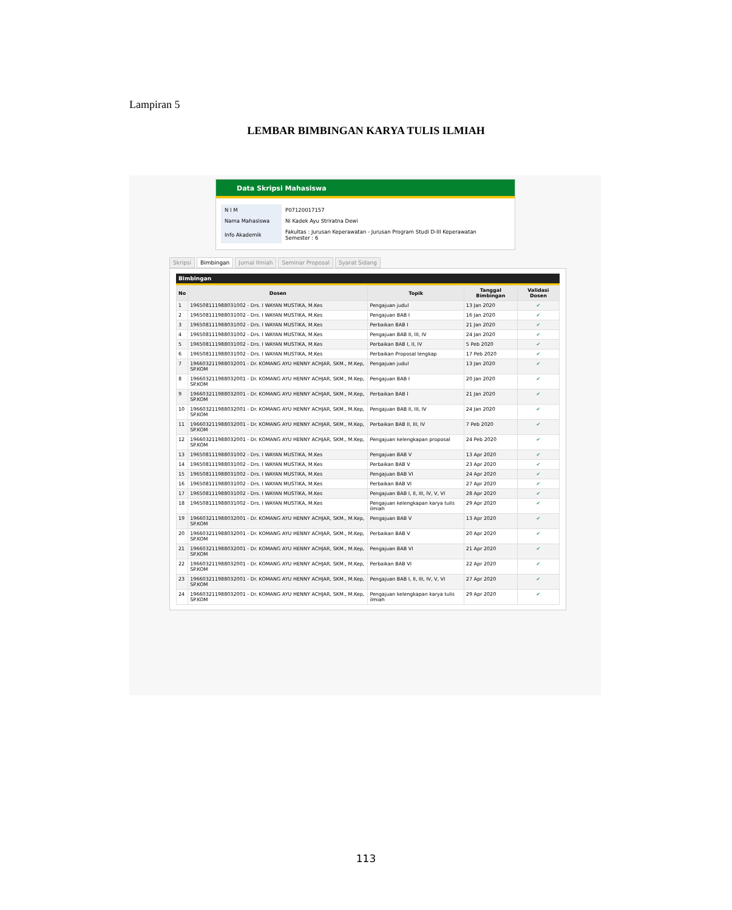Lampiran 5
LEMBAR BIMBINGAN KARYA TULIS ILMIAH
Data Skripsi Mahasiswa
| N I M | P07120017157 |
| Nama Mahasiswa | Ni Kadek Ayu Striratna Dewi |
| Info Akademik | Fakultas : Jurusan Keperawatan - Jurusan Program Studi D-III Keperawatan Semester : 6 |
Skripsi Bimbingan Jurnal Ilmiah Seminar Proposal Syarat Sidang
Bimbingan
| No | Dosen | Topik | Tanggal Bimbingan | Validasi Dosen |
| --- | --- | --- | --- | --- |
| 1 | 196508111988031002 - Drs. I WAYAN MUSTIKA, M.Kes | Pengajuan judul | 13 Jan 2020 | ✔ |
| 2 | 196508111988031002 - Drs. I WAYAN MUSTIKA, M.Kes | Pengajuan BAB I | 16 Jan 2020 | ✔ |
| 3 | 196508111988031002 - Drs. I WAYAN MUSTIKA, M.Kes | Perbaikan BAB I | 21 Jan 2020 | ✔ |
| 4 | 196508111988031002 - Drs. I WAYAN MUSTIKA, M.Kes | Pengajuan BAB II, III, IV | 24 Jan 2020 | ✔ |
| 5 | 196508111988031002 - Drs. I WAYAN MUSTIKA, M.Kes | Perbaikan BAB I, II, IV | 5 Peb 2020 | ✔ |
| 6 | 196508111988031002 - Drs. I WAYAN MUSTIKA, M.Kes | Perbaikan Proposal lengkap | 17 Peb 2020 | ✔ |
| 7 | 196603211988032001 - Dr. KOMANG AYU HENNY ACHJAR, SKM., M.Kep, SP.KOM | Pengajuan judul | 13 Jan 2020 | ✔ |
| 8 | 196603211988032001 - Dr. KOMANG AYU HENNY ACHJAR, SKM., M.Kep, SP.KOM | Pengajuan BAB I | 20 Jan 2020 | ✔ |
| 9 | 196603211988032001 - Dr. KOMANG AYU HENNY ACHJAR, SKM., M.Kep, SP.KOM | Perbaikan BAB I | 21 Jan 2020 | ✔ |
| 10 | 196603211988032001 - Dr. KOMANG AYU HENNY ACHJAR, SKM., M.Kep, SP.KOM | Pengajuan BAB II, III, IV | 24 Jan 2020 | ✔ |
| 11 | 196603211988032001 - Dr. KOMANG AYU HENNY ACHJAR, SKM., M.Kep, SP.KOM | Perbaikan BAB II, III, IV | 7 Peb 2020 | ✔ |
| 12 | 196603211988032001 - Dr. KOMANG AYU HENNY ACHJAR, SKM., M.Kep, SP.KOM | Pengajuan kelengkapan proposal | 24 Peb 2020 | ✔ |
| 13 | 196508111988031002 - Drs. I WAYAN MUSTIKA, M.Kes | Pengajuan BAB V | 13 Apr 2020 | ✔ |
| 14 | 196508111988031002 - Drs. I WAYAN MUSTIKA, M.Kes | Perbaikan BAB V | 23 Apr 2020 | ✔ |
| 15 | 196508111988031002 - Drs. I WAYAN MUSTIKA, M.Kes | Pengajuan BAB VI | 24 Apr 2020 | ✔ |
| 16 | 196508111988031002 - Drs. I WAYAN MUSTIKA, M.Kes | Perbaikan BAB VI | 27 Apr 2020 | ✔ |
| 17 | 196508111988031002 - Drs. I WAYAN MUSTIKA, M.Kes | Pengajuan BAB I, II, III, IV, V, VI | 28 Apr 2020 | ✔ |
| 18 | 196508111988031002 - Drs. I WAYAN MUSTIKA, M.Kes | Pengajuan kelengkapan karya tulis ilmiah | 29 Apr 2020 | ✔ |
| 19 | 196603211988032001 - Dr. KOMANG AYU HENNY ACHJAR, SKM., M.Kep, SP.KOM | Pengajuan BAB V | 13 Apr 2020 | ✔ |
| 20 | 196603211988032001 - Dr. KOMANG AYU HENNY ACHJAR, SKM., M.Kep, SP.KOM | Perbaikan BAB V | 20 Apr 2020 | ✔ |
| 21 | 196603211988032001 - Dr. KOMANG AYU HENNY ACHJAR, SKM., M.Kep, SP.KOM | Pengajuan BAB VI | 21 Apr 2020 | ✔ |
| 22 | 196603211988032001 - Dr. KOMANG AYU HENNY ACHJAR, SKM., M.Kep, SP.KOM | Perbaikan BAB VI | 22 Apr 2020 | ✔ |
| 23 | 196603211988032001 - Dr. KOMANG AYU HENNY ACHJAR, SKM., M.Kep, SP.KOM | Pengajuan BAB I, II, III, IV, V, VI | 27 Apr 2020 | ✔ |
| 24 | 196603211988032001 - Dr. KOMANG AYU HENNY ACHJAR, SKM., M.Kep, SP.KOM | Pengajuan kelengkapan karya tulis ilmiah | 29 Apr 2020 | ✔ |
113